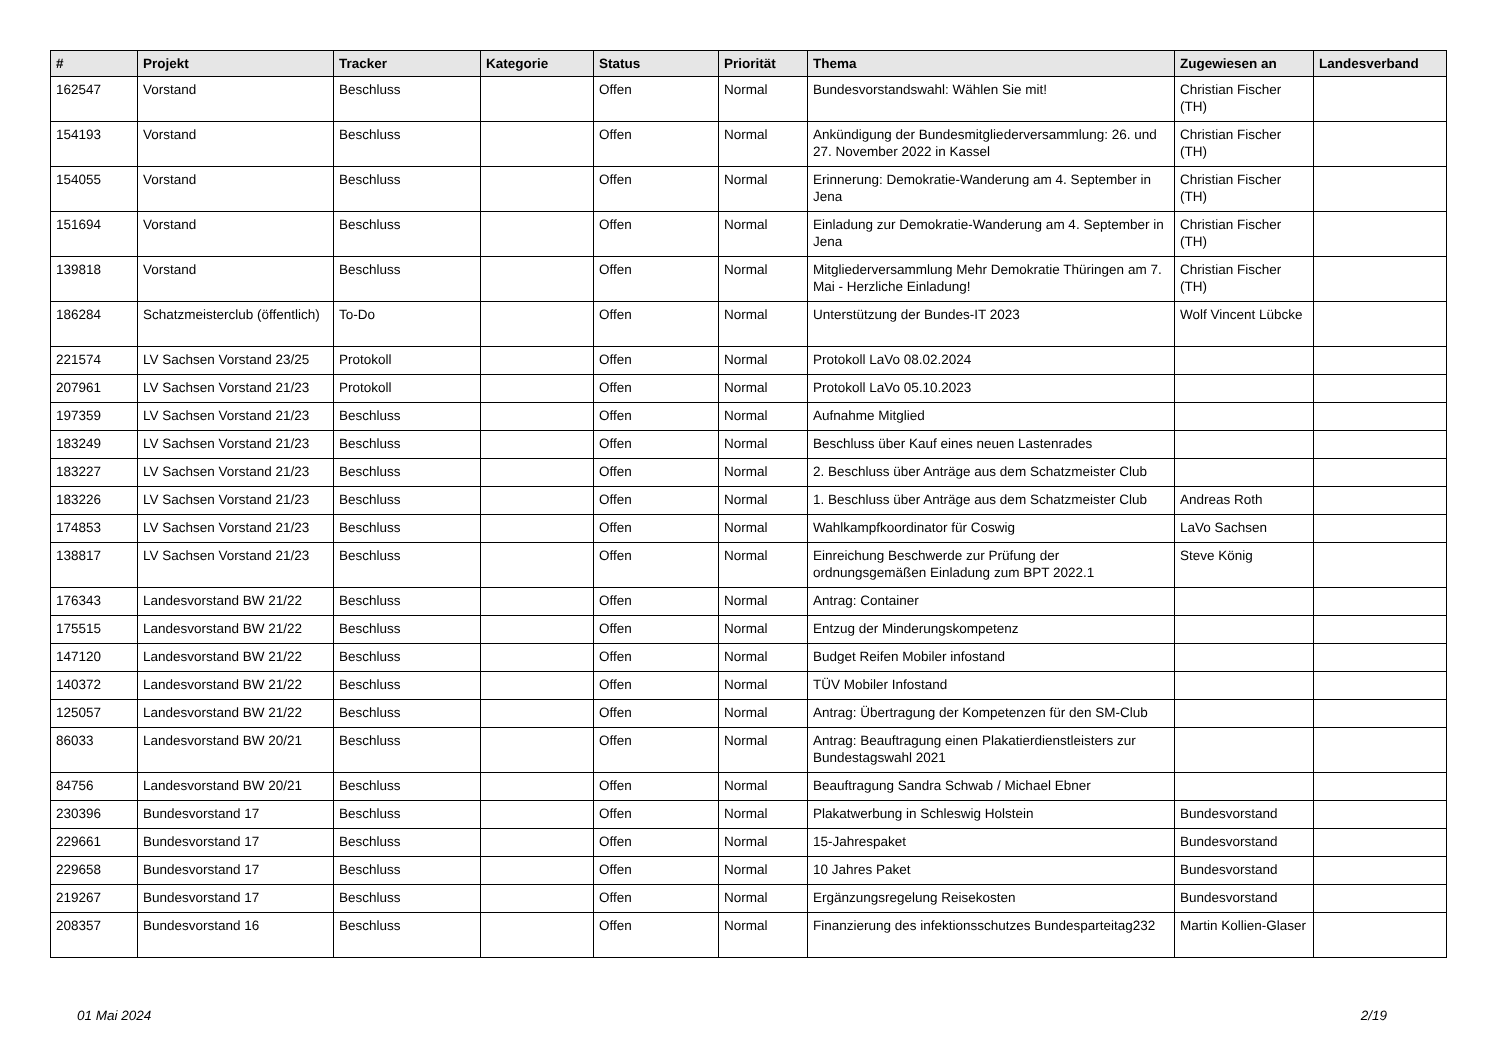| # | Projekt | Tracker | Kategorie | Status | Priorität | Thema | Zugewiesen an | Landesverband |
| --- | --- | --- | --- | --- | --- | --- | --- | --- |
| 162547 | Vorstand | Beschluss | | Offen | Normal | Bundesvorstandswahl: Wählen Sie mit! | Christian Fischer (TH) | |
| 154193 | Vorstand | Beschluss | | Offen | Normal | Ankündigung der Bundesmitgliederversammlung: 26. und 27. November 2022 in Kassel | Christian Fischer (TH) | |
| 154055 | Vorstand | Beschluss | | Offen | Normal | Erinnerung: Demokratie-Wanderung am 4. September in Jena | Christian Fischer (TH) | |
| 151694 | Vorstand | Beschluss | | Offen | Normal | Einladung zur Demokratie-Wanderung am 4. September in Jena | Christian Fischer (TH) | |
| 139818 | Vorstand | Beschluss | | Offen | Normal | Mitgliederversammlung Mehr Demokratie Thüringen am 7. Mai - Herzliche Einladung! | Christian Fischer (TH) | |
| 186284 | Schatzmeisterclub (öffentlich) | To-Do | | Offen | Normal | Unterstützung der Bundes-IT 2023 | Wolf Vincent Lübcke | |
| 221574 | LV Sachsen Vorstand 23/25 | Protokoll | | Offen | Normal | Protokoll LaVo 08.02.2024 | | |
| 207961 | LV Sachsen Vorstand 21/23 | Protokoll | | Offen | Normal | Protokoll LaVo 05.10.2023 | | |
| 197359 | LV Sachsen Vorstand 21/23 | Beschluss | | Offen | Normal | Aufnahme Mitglied | | |
| 183249 | LV Sachsen Vorstand 21/23 | Beschluss | | Offen | Normal | Beschluss über Kauf eines neuen Lastenrades | | |
| 183227 | LV Sachsen Vorstand 21/23 | Beschluss | | Offen | Normal | 2. Beschluss über Anträge aus dem Schatzmeister Club | | |
| 183226 | LV Sachsen Vorstand 21/23 | Beschluss | | Offen | Normal | 1. Beschluss über Anträge aus dem Schatzmeister Club | Andreas Roth | |
| 174853 | LV Sachsen Vorstand 21/23 | Beschluss | | Offen | Normal | Wahlkampfkoordinator für Coswig | LaVo Sachsen | |
| 138817 | LV Sachsen Vorstand 21/23 | Beschluss | | Offen | Normal | Einreichung Beschwerde zur Prüfung der ordnungsgemäßen Einladung zum BPT 2022.1 | Steve König | |
| 176343 | Landesvorstand BW 21/22 | Beschluss | | Offen | Normal | Antrag: Container | | |
| 175515 | Landesvorstand BW 21/22 | Beschluss | | Offen | Normal | Entzug der Minderungskompetenz | | |
| 147120 | Landesvorstand BW 21/22 | Beschluss | | Offen | Normal | Budget Reifen Mobiler infostand | | |
| 140372 | Landesvorstand BW 21/22 | Beschluss | | Offen | Normal | TÜV Mobiler Infostand | | |
| 125057 | Landesvorstand BW 21/22 | Beschluss | | Offen | Normal | Antrag: Übertragung der Kompetenzen für den SM-Club | | |
| 86033 | Landesvorstand BW 20/21 | Beschluss | | Offen | Normal | Antrag: Beauftragung einen Plakatierdienstleisters zur Bundestagswahl 2021 | | |
| 84756 | Landesvorstand BW 20/21 | Beschluss | | Offen | Normal | Beauftragung Sandra Schwab / Michael Ebner | | |
| 230396 | Bundesvorstand 17 | Beschluss | | Offen | Normal | Plakatwerbung in Schleswig Holstein | Bundesvorstand | |
| 229661 | Bundesvorstand 17 | Beschluss | | Offen | Normal | 15-Jahrespaket | Bundesvorstand | |
| 229658 | Bundesvorstand 17 | Beschluss | | Offen | Normal | 10 Jahres Paket | Bundesvorstand | |
| 219267 | Bundesvorstand 17 | Beschluss | | Offen | Normal | Ergänzungsregelung Reisekosten | Bundesvorstand | |
| 208357 | Bundesvorstand 16 | Beschluss | | Offen | Normal | Finanzierung des infektionsschutzes Bundesparteitag232 | Martin Kollien-Glaser | |
01 Mai 2024 2/19